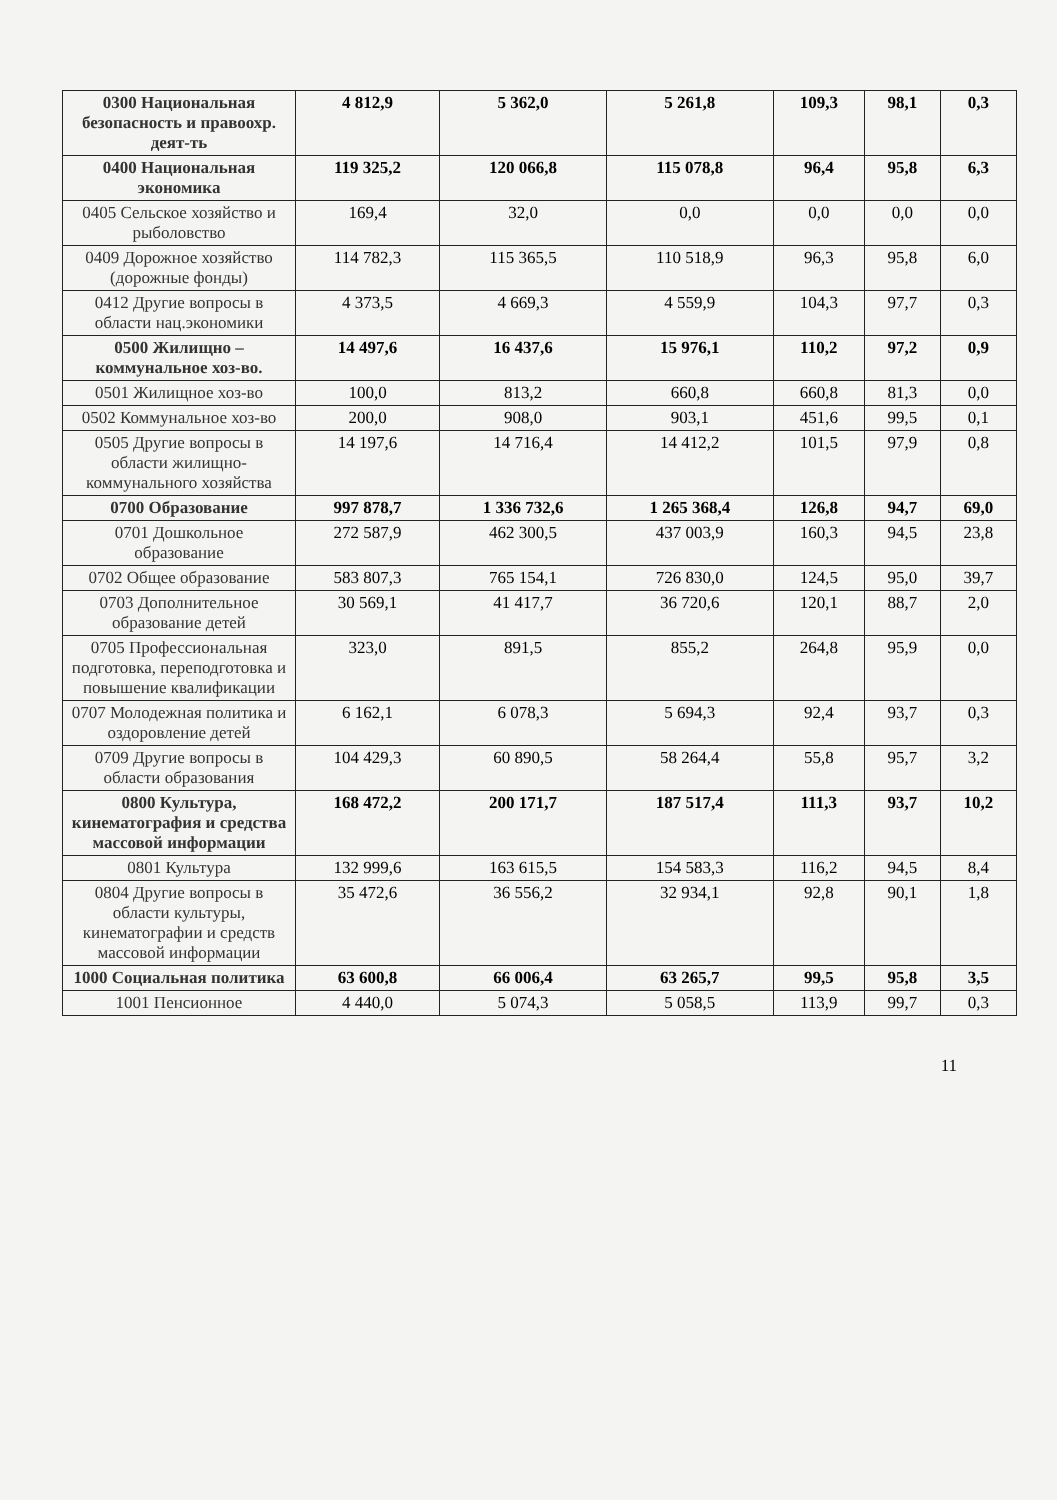| 0300 Национальная безопасность и правоохр. деят-ть | 4 812,9 | 5 362,0 | 5 261,8 | 109,3 | 98,1 | 0,3 |
| 0400 Национальная экономика | 119 325,2 | 120 066,8 | 115 078,8 | 96,4 | 95,8 | 6,3 |
| 0405 Сельское хозяйство и рыболовство | 169,4 | 32,0 | 0,0 | 0,0 | 0,0 | 0,0 |
| 0409 Дорожное хозяйство (дорожные фонды) | 114 782,3 | 115 365,5 | 110 518,9 | 96,3 | 95,8 | 6,0 |
| 0412 Другие вопросы в области нац.экономики | 4 373,5 | 4 669,3 | 4 559,9 | 104,3 | 97,7 | 0,3 |
| 0500 Жилищно – коммунальное хоз-во. | 14 497,6 | 16 437,6 | 15 976,1 | 110,2 | 97,2 | 0,9 |
| 0501 Жилищное хоз-во | 100,0 | 813,2 | 660,8 | 660,8 | 81,3 | 0,0 |
| 0502 Коммунальное хоз-во | 200,0 | 908,0 | 903,1 | 451,6 | 99,5 | 0,1 |
| 0505 Другие вопросы в области жилищно-коммунального хозяйства | 14 197,6 | 14 716,4 | 14 412,2 | 101,5 | 97,9 | 0,8 |
| 0700 Образование | 997 878,7 | 1 336 732,6 | 1 265 368,4 | 126,8 | 94,7 | 69,0 |
| 0701 Дошкольное образование | 272 587,9 | 462 300,5 | 437 003,9 | 160,3 | 94,5 | 23,8 |
| 0702 Общее образование | 583 807,3 | 765 154,1 | 726 830,0 | 124,5 | 95,0 | 39,7 |
| 0703 Дополнительное образование детей | 30 569,1 | 41 417,7 | 36 720,6 | 120,1 | 88,7 | 2,0 |
| 0705 Профессиональная подготовка, переподготовка и повышение квалификации | 323,0 | 891,5 | 855,2 | 264,8 | 95,9 | 0,0 |
| 0707 Молодежная политика и оздоровление детей | 6 162,1 | 6 078,3 | 5 694,3 | 92,4 | 93,7 | 0,3 |
| 0709 Другие вопросы в области образования | 104 429,3 | 60 890,5 | 58 264,4 | 55,8 | 95,7 | 3,2 |
| 0800 Культура, кинематография и средства массовой информации | 168 472,2 | 200 171,7 | 187 517,4 | 111,3 | 93,7 | 10,2 |
| 0801 Культура | 132 999,6 | 163 615,5 | 154 583,3 | 116,2 | 94,5 | 8,4 |
| 0804 Другие вопросы в области культуры, кинематографии и средств массовой информации | 35 472,6 | 36 556,2 | 32 934,1 | 92,8 | 90,1 | 1,8 |
| 1000 Социальная политика | 63 600,8 | 66 006,4 | 63 265,7 | 99,5 | 95,8 | 3,5 |
| 1001 Пенсионное | 4 440,0 | 5 074,3 | 5 058,5 | 113,9 | 99,7 | 0,3 |
11